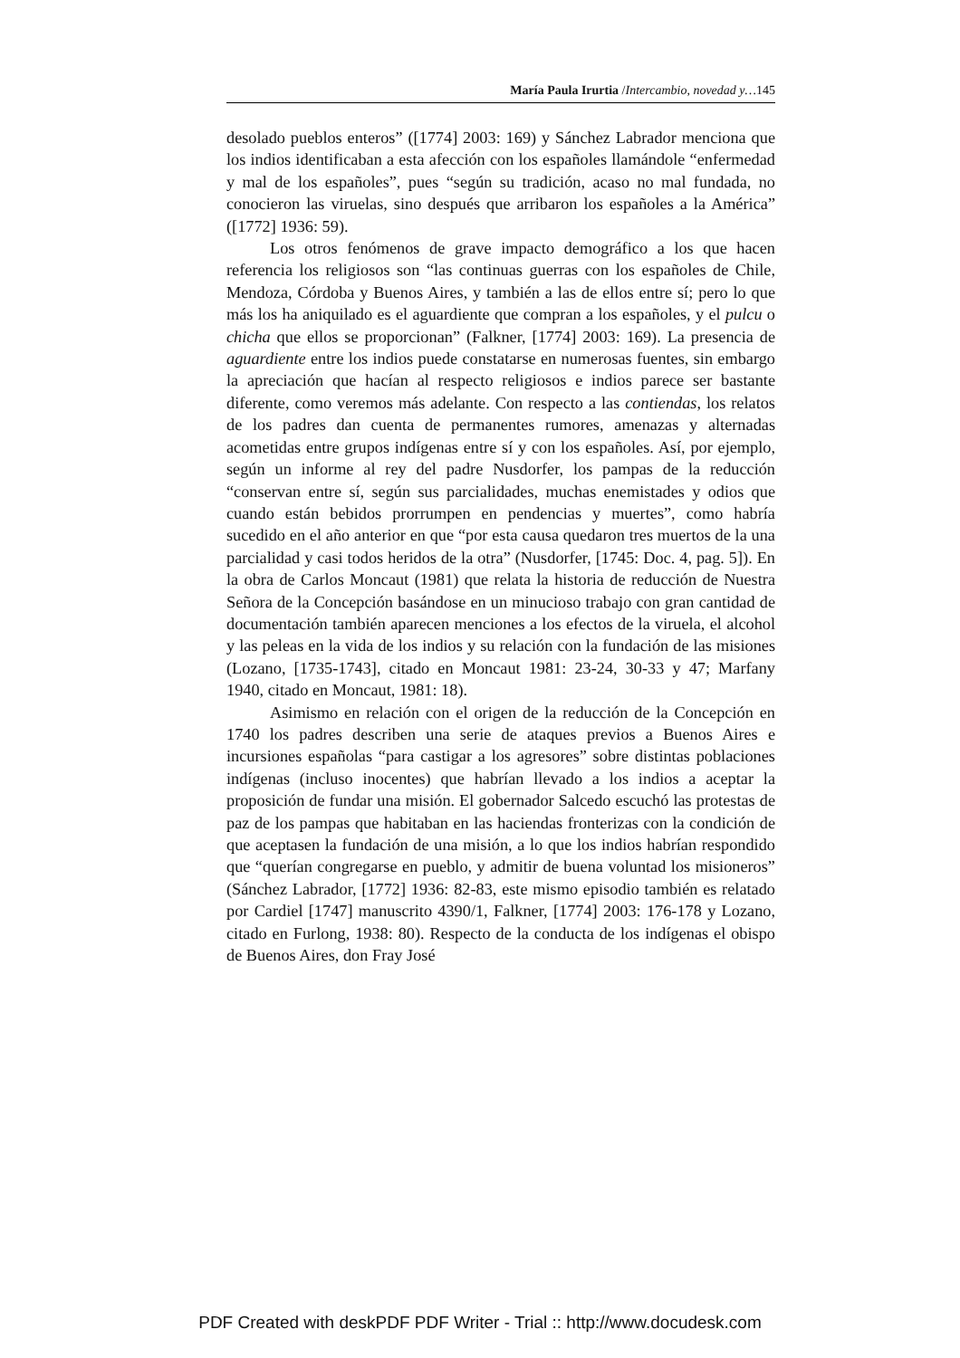María Paula Irurtia /Intercambio, novedad y…145
desolado pueblos enteros” ([1774] 2003: 169) y Sánchez Labrador menciona que los indios identificaban a esta afección con los españoles llamándole “enfermedad y mal de los españoles”, pues “según su tradición, acaso no mal fundada, no conocieron las viruelas, sino después que arribaron los españoles a la América” ([1772] 1936: 59).
Los otros fenómenos de grave impacto demográfico a los que hacen referencia los religiosos son “las continuas guerras con los españoles de Chile, Mendoza, Córdoba y Buenos Aires, y también a las de ellos entre sí; pero lo que más los ha aniquilado es el aguardiente que compran a los españoles, y el pulcu o chicha que ellos se proporcionan” (Falkner, [1774] 2003: 169). La presencia de aguardiente entre los indios puede constatarse en numerosas fuentes, sin embargo la apreciación que hacían al respecto religiosos e indios parece ser bastante diferente, como veremos más adelante. Con respecto a las contiendas, los relatos de los padres dan cuenta de permanentes rumores, amenazas y alternadas acometidas entre grupos indígenas entre sí y con los españoles. Así, por ejemplo, según un informe al rey del padre Nusdorfer, los pampas de la reducción “conservan entre sí, según sus parcialidades, muchas enemistades y odios que cuando están bebidos prorrumpen en pendencias y muertes”, como habría sucedido en el año anterior en que “por esta causa quedaron tres muertos de la una parcialidad y casi todos heridos de la otra” (Nusdorfer, [1745: Doc. 4, pag. 5]). En la obra de Carlos Moncaut (1981) que relata la historia de reducción de Nuestra Señora de la Concepción basándose en un minucioso trabajo con gran cantidad de documentación también aparecen menciones a los efectos de la viruela, el alcohol y las peleas en la vida de los indios y su relación con la fundación de las misiones (Lozano, [1735-1743], citado en Moncaut 1981: 23-24, 30-33 y 47; Marfany 1940, citado en Moncaut, 1981: 18).
Asimismo en relación con el origen de la reducción de la Concepción en 1740 los padres describen una serie de ataques previos a Buenos Aires e incursiones españolas “para castigar a los agresores” sobre distintas poblaciones indígenas (incluso inocentes) que habrían llevado a los indios a aceptar la proposición de fundar una misión. El gobernador Salcedo escuchó las protestas de paz de los pampas que habitaban en las haciendas fronterizas con la condición de que aceptasen la fundación de una misión, a lo que los indios habrían respondido que “querían congregarse en pueblo, y admitir de buena voluntad los misioneros” (Sánchez Labrador, [1772] 1936: 82-83, este mismo episodio también es relatado por Cardiel [1747] manuscrito 4390/1, Falkner, [1774] 2003: 176-178 y Lozano, citado en Furlong, 1938: 80). Respecto de la conducta de los indígenas el obispo de Buenos Aires, don Fray José
PDF Created with deskPDF PDF Writer - Trial :: http://www.docudesk.com